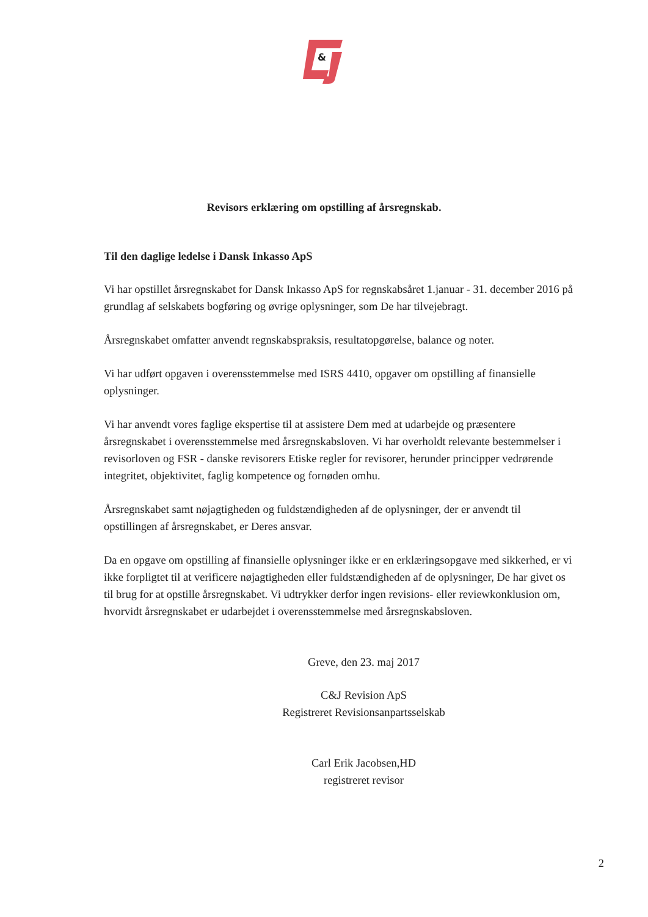&
Revisors erklæring om opstilling af årsregnskab.
Til den daglige ledelse i Dansk Inkasso ApS
Vi har opstillet årsregnskabet for Dansk Inkasso ApS for regnskabsåret 1.januar - 31. december 2016 på grundlag af selskabets bogføring og øvrige oplysninger, som De har tilvejebragt.
Årsregnskabet omfatter anvendt regnskabspraksis, resultatopgørelse, balance og noter.
Vi har udført opgaven i overensstemmelse med ISRS 4410, opgaver om opstilling af finansielle oplysninger.
Vi har anvendt vores faglige ekspertise til at assistere Dem med at udarbejde og præsentere årsregnskabet i overensstemmelse med årsregnskabsloven. Vi har overholdt relevante bestemmelser i revisorloven og FSR - danske revisorers Etiske regler for revisorer, herunder principper vedrørende integritet, objektivitet, faglig kompetence og fornøden omhu.
Årsregnskabet samt nøjagtigheden og fuldstændigheden af de oplysninger, der er anvendt til opstillingen af årsregnskabet, er Deres ansvar.
Da en opgave om opstilling af finansielle oplysninger ikke er en erklæringsopgave med sikkerhed, er vi ikke forpligtet til at verificere nøjagtigheden eller fuldstændigheden af de oplysninger, De har givet os til brug for at opstille årsregnskabet. Vi udtrykker derfor ingen revisions- eller reviewkonklusion om, hvorvidt årsregnskabet er udarbejdet i overensstemmelse med årsregnskabsloven.
Greve, den 23. maj 2017
C&J Revision ApS
Registreret Revisionsanpartsselskab
Carl Erik Jacobsen,HD
registreret revisor
2